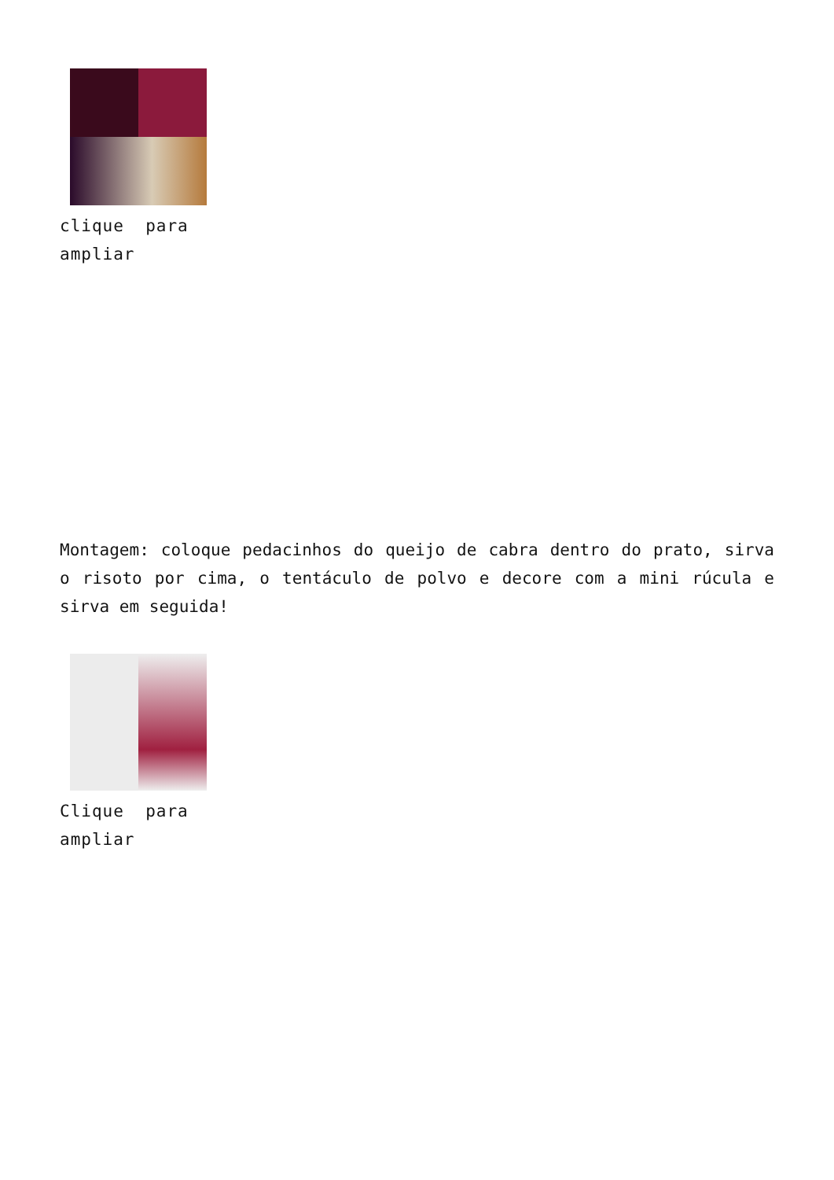clique para ampliar
Montagem: coloque pedacinhos do queijo de cabra dentro do prato, sirva o risoto por cima, o tentáculo de polvo e decore com a mini rúcula e sirva em seguida!
Clique para ampliar